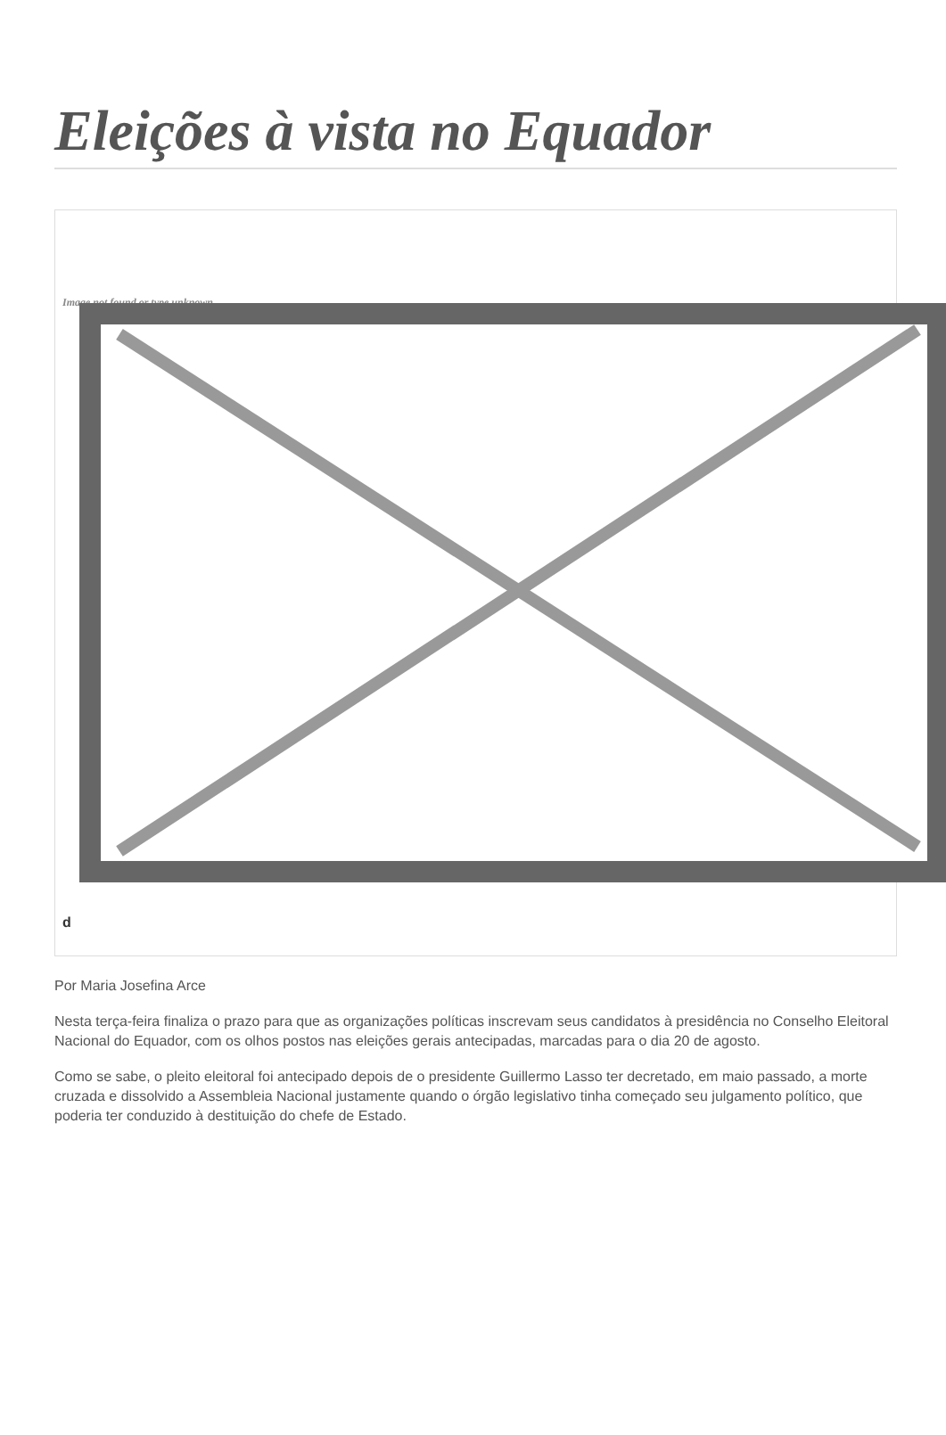Eleições à vista no Equador
Image not found or type unknown
d
Por Maria Josefina Arce
Nesta terça-feira finaliza o prazo para que as organizações políticas inscrevam seus candidatos à presidência no Conselho Eleitoral Nacional do Equador, com os olhos postos nas eleições gerais antecipadas, marcadas para o dia 20 de agosto.
Como se sabe, o pleito eleitoral foi antecipado depois de o presidente Guillermo Lasso ter decretado, em maio passado, a morte cruzada e dissolvido a Assembleia Nacional justamente quando o órgão legislativo tinha começado seu julgamento político, que poderia ter conduzido à destituição do chefe de Estado.